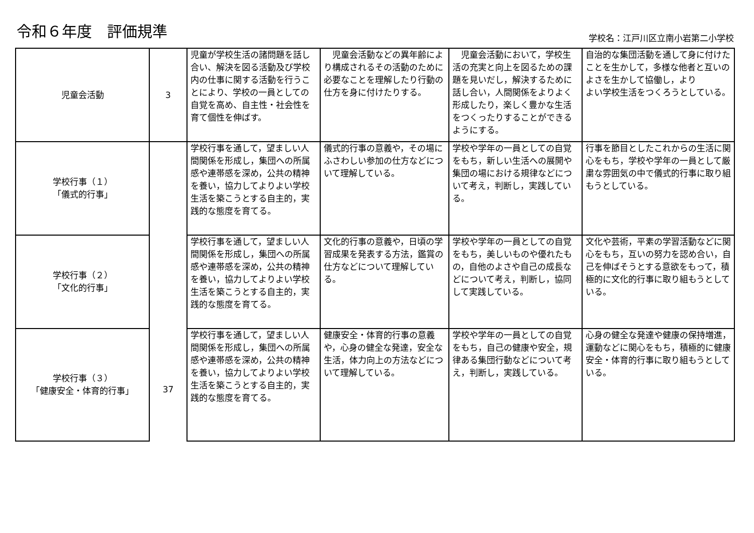令和６年度　評価規準 学校名：江戸川区立南小岩第二小学校
| 児童会活動 | 3 | 児童が学校生活の諸問題を話し合い、解決を図る活動及び学校内の仕事に関する活動を行うことにより、学校の一員としての自覚を高め、自主性・社会性を育て個性を伸ばす。 | 児童会活動などの異年齢により構成されるその活動のために必要なことを理解したり行動の仕方を身に付けたりする。 | 児童会活動において，学校生活の充実と向上を図るための課題を見いだし，解決するために話し合い，人間関係をよりよく形成したり，楽しく豊かな生活をつくったりすることができるようにする。 | 自治的な集団活動を通して身に付けたことを生かして，多様な他者と互いのよさを生かして協働し，より よい学校生活をつくろうとしている。 |
| 学校行事（１） 「儀式的行事」 | 37 | 学校行事を通して，望ましい人間関係を形成し，集団への所属感や連帯感を深め，公共の精神を養い，協力してよりよい学校生活を築こうとする自主的，実践的な態度を育てる。 | 儀式的行事の意義や，その場にふさわしい参加の仕方などについて理解している。 | 学校や学年の一員としての自覚をもち，新しい生活への展開や集団の場における規律などについて考え，判断し，実践している。 | 行事を節目としたこれからの生活に関心をもち，学校や学年の一員として厳粛な雰囲気の中で儀式的行事に取り組もうとしている。 |
| 学校行事（２） 「文化的行事」 | | 学校行事を通して，望ましい人間関係を形成し，集団への所属感や連帯感を深め，公共の精神を養い，協力してよりよい学校生活を築こうとする自主的，実践的な態度を育てる。 | 文化的行事の意義や，日頃の学習成果を発表する方法，鑑賞の仕方などについて理解している。 | 学校や学年の一員としての自覚をもち，美しいものや優れたもの，自他のよさや自己の成長などについて考え，判断し，協同して実践している。 | 文化や芸術，平素の学習活動などに関心をもち，互いの努力を認め合い，自己を伸ばそうとする意欲をもって，積極的に文化的行事に取り組もうとしている。 |
| 学校行事（３） 「健康安全・体育的行事」 | | 学校行事を通して，望ましい人間関係を形成し，集団への所属感や連帯感を深め，公共の精神を養い，協力してよりよい学校生活を築こうとする自主的，実践的な態度を育てる。 | 健康安全・体育的行事の意義や，心身の健全な発達，安全な生活，体力向上の方法などについて理解している。 | 学校や学年の一員としての自覚をもち，自己の健康や安全，規律ある集団行動などについて考え，判断し，実践している。 | 心身の健全な発達や健康の保持増進，運動などに関心をもち，積極的に健康安全・体育的行事に取り組もうとしている。 |